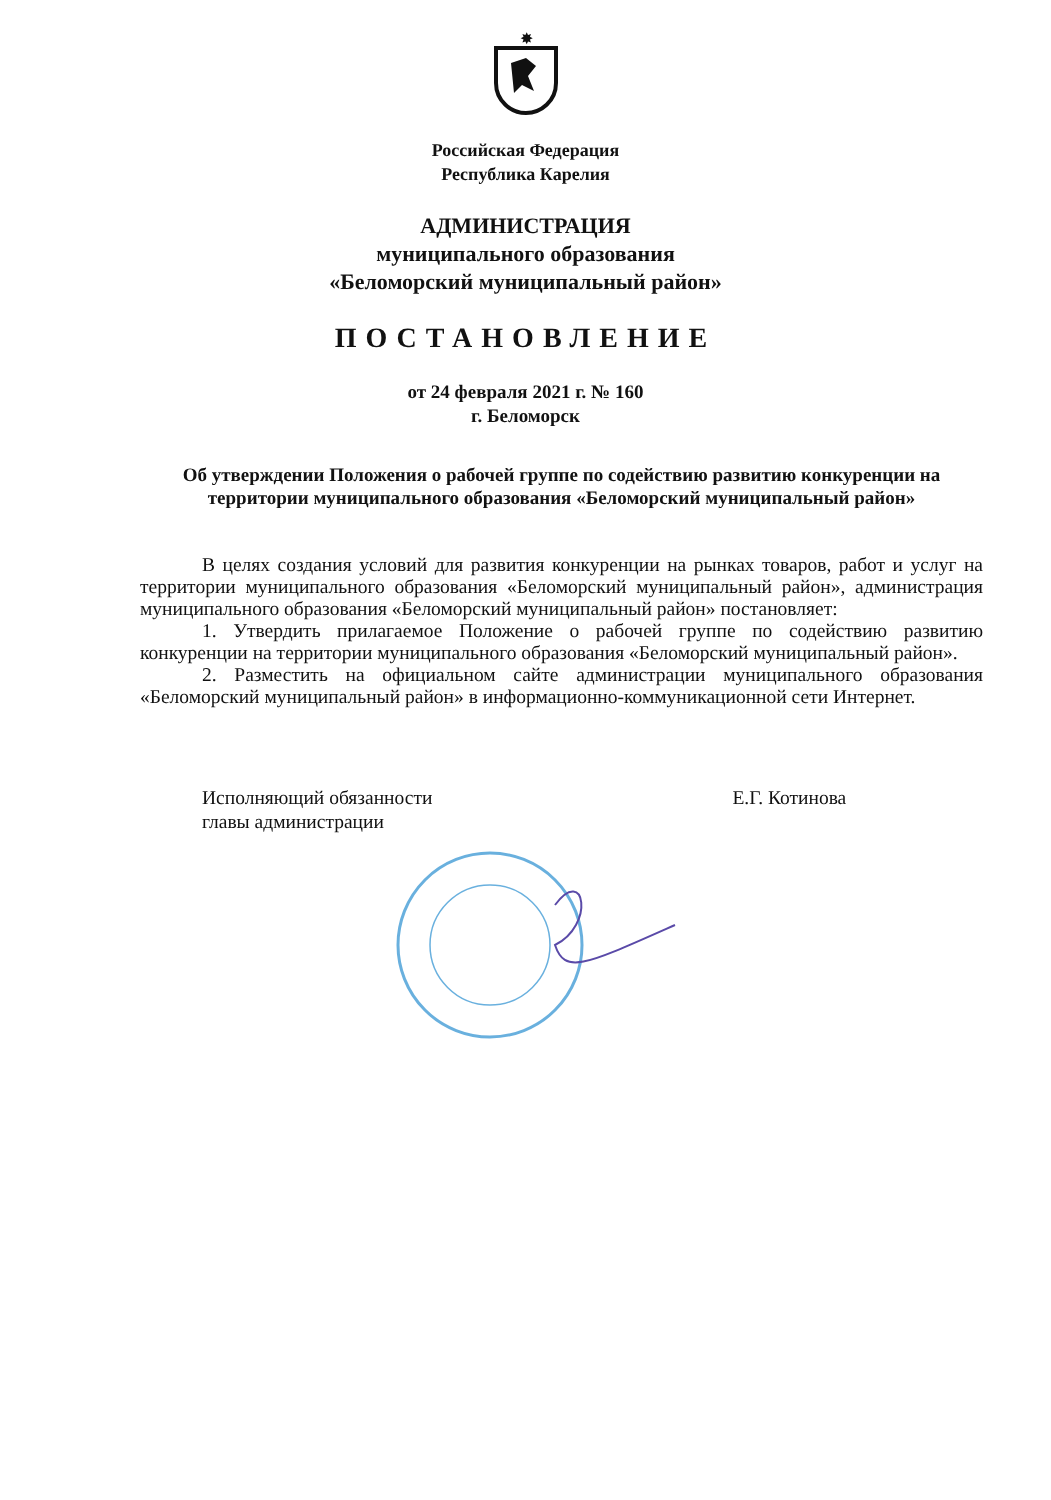✸
Российская Федерация
Республика Карелия
АДМИНИСТРАЦИЯ
муниципального образования
«Беломорский муниципальный район»
ПОСТАНОВЛЕНИЕ
от 24 февраля 2021 г. № 160
г. Беломорск
Об утверждении Положения о рабочей группе по содействию развитию конкуренции на территории муниципального образования «Беломорский муниципальный район»
В целях создания условий для развития конкуренции на рынках товаров, работ и услуг на территории муниципального образования «Беломорский муниципальный район», администрация муниципального образования «Беломорский муниципальный район» постановляет:
1. Утвердить прилагаемое Положение о рабочей группе по содействию развитию конкуренции на территории муниципального образования «Беломорский муниципальный район».
2. Разместить на официальном сайте администрации муниципального образования «Беломорский муниципальный район» в информационно-коммуникационной сети Интернет.
Исполняющий обязанности
главы администрации
Е.Г. Котинова